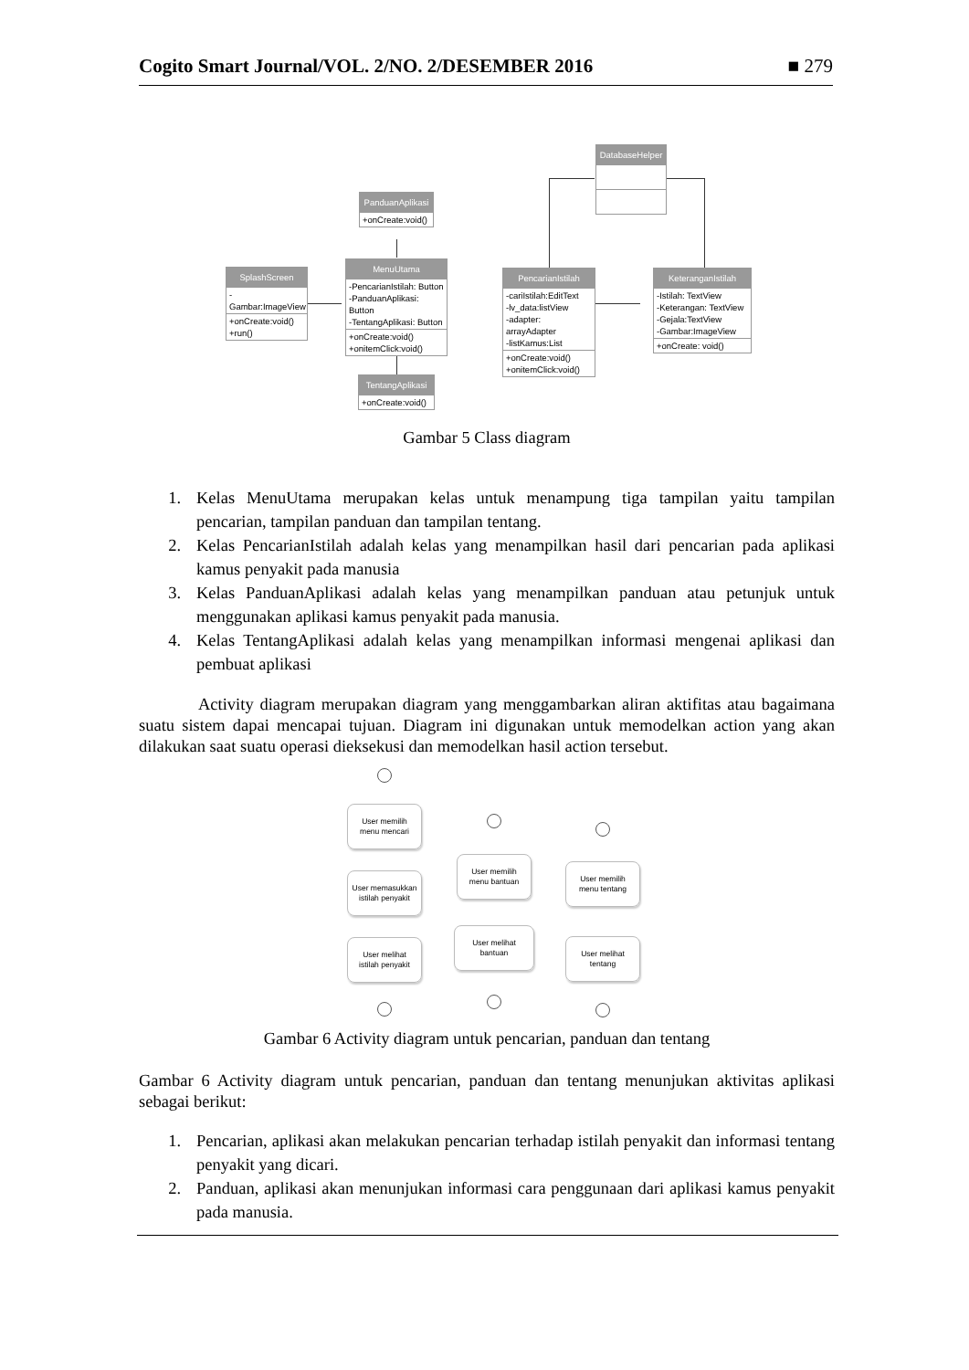Cogito Smart Journal/VOL. 2/NO. 2/DESEMBER 2016 ■ 279
DatabaseHelper
PanduanAplikasi
+onCreate:void()
SplashScreen
-Gambar:ImageView
+onCreate:void()
+run()
MenuUtama
-PencarianIstilah: Button
-PanduanAplikasi: Button
-TentangAplikasi: Button
+onCreate:void()
+onitemClick:void()
PencarianIstilah
-cariIstilah:EditText
-lv_data:listView
-adapter: arrayAdapter
-listKamus:List
+onCreate:void()
+onitemClick:void()
KeteranganIstilah
-Istilah: TextView
-Keterangan: TextView
-Gejala:TextView
-Gambar:ImageView
+onCreate: void()
TentangAplikasi
+onCreate:void()
Gambar 5 Class diagram
1. Kelas MenuUtama merupakan kelas untuk menampung tiga tampilan yaitu tampilan pencarian, tampilan panduan dan tampilan tentang.
2. Kelas PencarianIstilah adalah kelas yang menampilkan hasil dari pencarian pada aplikasi kamus penyakit pada manusia
3. Kelas PanduanAplikasi adalah kelas yang menampilkan panduan atau petunjuk untuk menggunakan aplikasi kamus penyakit pada manusia.
4. Kelas TentangAplikasi adalah kelas yang menampilkan informasi mengenai aplikasi dan pembuat aplikasi
Activity diagram merupakan diagram yang menggambarkan aliran aktifitas atau bagaimana suatu sistem dapai mencapai tujuan. Diagram ini digunakan untuk memodelkan action yang akan dilakukan saat suatu operasi dieksekusi dan memodelkan hasil action tersebut.
User memilih
menu mencari
User memasukkan
istilah penyakit
User melihat
istilah penyakit
User memilih
menu bantuan
User melihat
bantuan
User memilih
menu tentang
User melihat
tentang
Gambar 6 Activity diagram untuk pencarian, panduan dan tentang
Gambar 6 Activity diagram untuk pencarian, panduan dan tentang menunjukan aktivitas aplikasi sebagai berikut:
1. Pencarian, aplikasi akan melakukan pencarian terhadap istilah penyakit dan informasi tentang penyakit yang dicari.
2. Panduan, aplikasi akan menunjukan informasi cara penggunaan dari aplikasi kamus penyakit pada manusia.